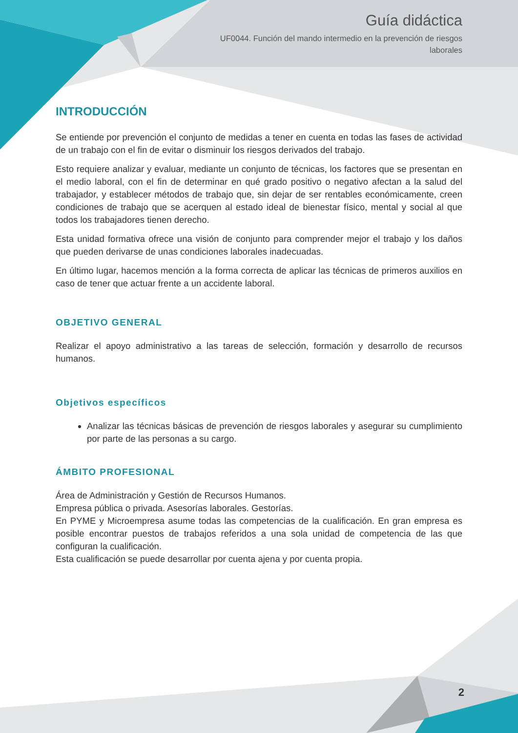Guía didáctica
UF0044. Función del mando intermedio en la prevención de riesgos
laborales
INTRODUCCIÓN
Se entiende por prevención el conjunto de medidas a tener en cuenta en todas las fases de actividad de un trabajo con el fin de evitar o disminuir los riesgos derivados del trabajo.
Esto requiere analizar y evaluar, mediante un conjunto de técnicas, los factores que se presentan en el medio laboral, con el fin de determinar en qué grado positivo o negativo afectan a la salud del trabajador, y establecer métodos de trabajo que, sin dejar de ser rentables económicamente, creen condiciones de trabajo que se acerquen al estado ideal de bienestar físico, mental y social al que todos los trabajadores tienen derecho.
Esta unidad formativa ofrece una visión de conjunto para comprender mejor el trabajo y los daños que pueden derivarse de unas condiciones laborales inadecuadas.
En último lugar, hacemos mención a la forma correcta de aplicar las técnicas de primeros auxilios en caso de tener que actuar frente a un accidente laboral.
OBJETIVO GENERAL
Realizar el apoyo administrativo a las tareas de selección, formación y desarrollo de recursos humanos.
Objetivos específicos
Analizar las técnicas básicas de prevención de riesgos laborales y asegurar su cumplimiento por parte de las personas a su cargo.
ÁMBITO PROFESIONAL
Área de Administración y Gestión de Recursos Humanos.
Empresa pública o privada. Asesorías laborales. Gestorías.
En PYME y Microempresa asume todas las competencias de la cualificación. En gran empresa es posible encontrar puestos de trabajos referidos a una sola unidad de competencia de las que configuran la cualificación.
Esta cualificación se puede desarrollar por cuenta ajena y por cuenta propia.
2